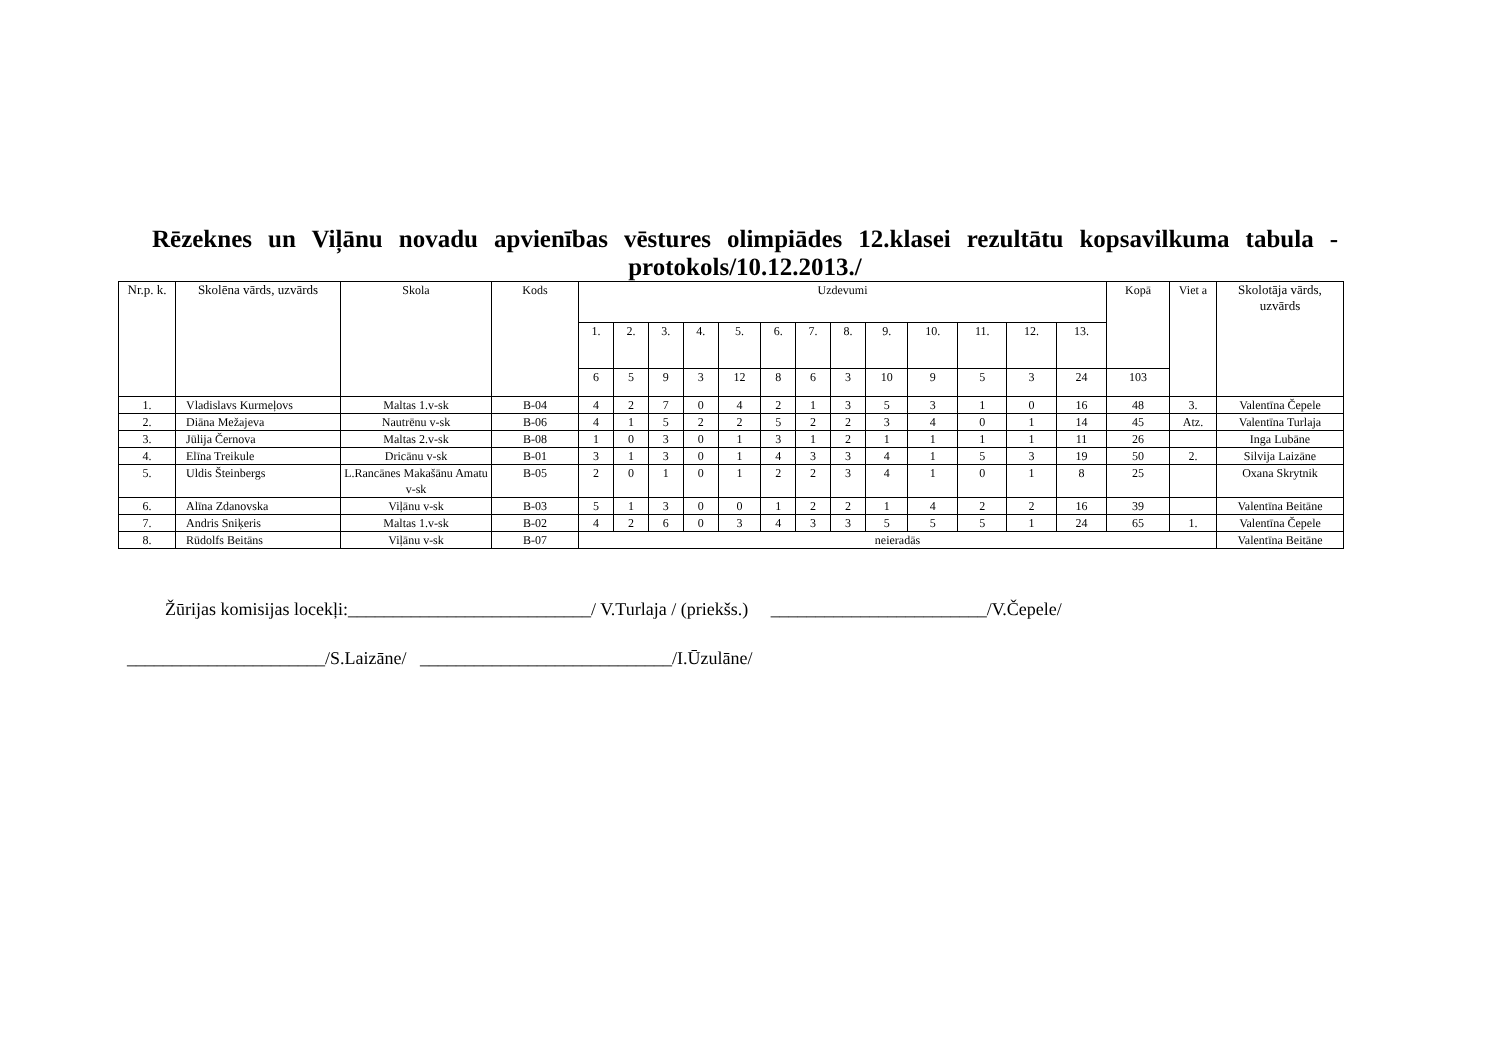Rēzeknes un Viļānu novadu apvienības vēstures olimpiādes 12.klasei rezultātu kopsavilkuma tabula -protokols/10.12.2013./
| Nr.p. k. | Skolēna vārds, uzvārds | Skola | Kods | Uzdevumi | | | | | | | | | | | | | Kopā | Viet a | Skolotāja vārds, uzvārds |
| --- | --- | --- | --- | --- | --- | --- | --- | --- | --- | --- | --- | --- | --- | --- | --- | --- | --- | --- | --- |
| | | | | 1. | 2. | 3. | 4. | 5. | 6. | 7. | 8. | 9. | 10. | 11. | 12. | 13. | | | |
| | | | | 6 | 5 | 9 | 3 | 12 | 8 | 6 | 3 | 10 | 9 | 5 | 3 | 24 | 103 | | |
| 1. | Vladislavs Kurmeļovs | Maltas 1.v-sk | B-04 | 4 | 2 | 7 | 0 | 4 | 2 | 1 | 3 | 5 | 3 | 1 | 0 | 16 | 48 | 3. | Valentīna Čepele |
| 2. | Diāna Mežajeva | Nautrēnu v-sk | B-06 | 4 | 1 | 5 | 2 | 2 | 5 | 2 | 2 | 3 | 4 | 0 | 1 | 14 | 45 | Atz. | Valentīna Turlaja |
| 3. | Jūlija Černova | Maltas 2.v-sk | B-08 | 1 | 0 | 3 | 0 | 1 | 3 | 1 | 2 | 1 | 1 | 1 | 1 | 11 | 26 | | Inga Lubāne |
| 4. | Elīna Treikule | Dricānu v-sk | B-01 | 3 | 1 | 3 | 0 | 1 | 4 | 3 | 3 | 4 | 1 | 5 | 3 | 19 | 50 | 2. | Silvija Laizāne |
| 5. | Uldis Šteinbergs | L.Rancānes Makašānu Amatu v-sk | B-05 | 2 | 0 | 1 | 0 | 1 | 2 | 2 | 3 | 4 | 1 | 0 | 1 | 8 | 25 | | Oxana Skrytnik |
| 6. | Alīna Zdanovska | Viļānu v-sk | B-03 | 5 | 1 | 3 | 0 | 0 | 1 | 2 | 2 | 1 | 4 | 2 | 2 | 16 | 39 | | Valentīna Beitāne |
| 7. | Andris Sniķeris | Maltas 1.v-sk | B-02 | 4 | 2 | 6 | 0 | 3 | 4 | 3 | 3 | 5 | 5 | 5 | 1 | 24 | 65 | 1. | Valentīna Čepele |
| 8. | Rūdolfs Beitāns | Viļānu v-sk | B-07 | neieradās | | | | | | | | | | | | | | | Valentīna Beitāne |
Žūrijas komisijas locekļi:___________________________/ V.Turlaja / (priekšs.) ________________________/V.Čepele/
______________________/S.Laizāne/ ____________________________/I.Ūzulāne/